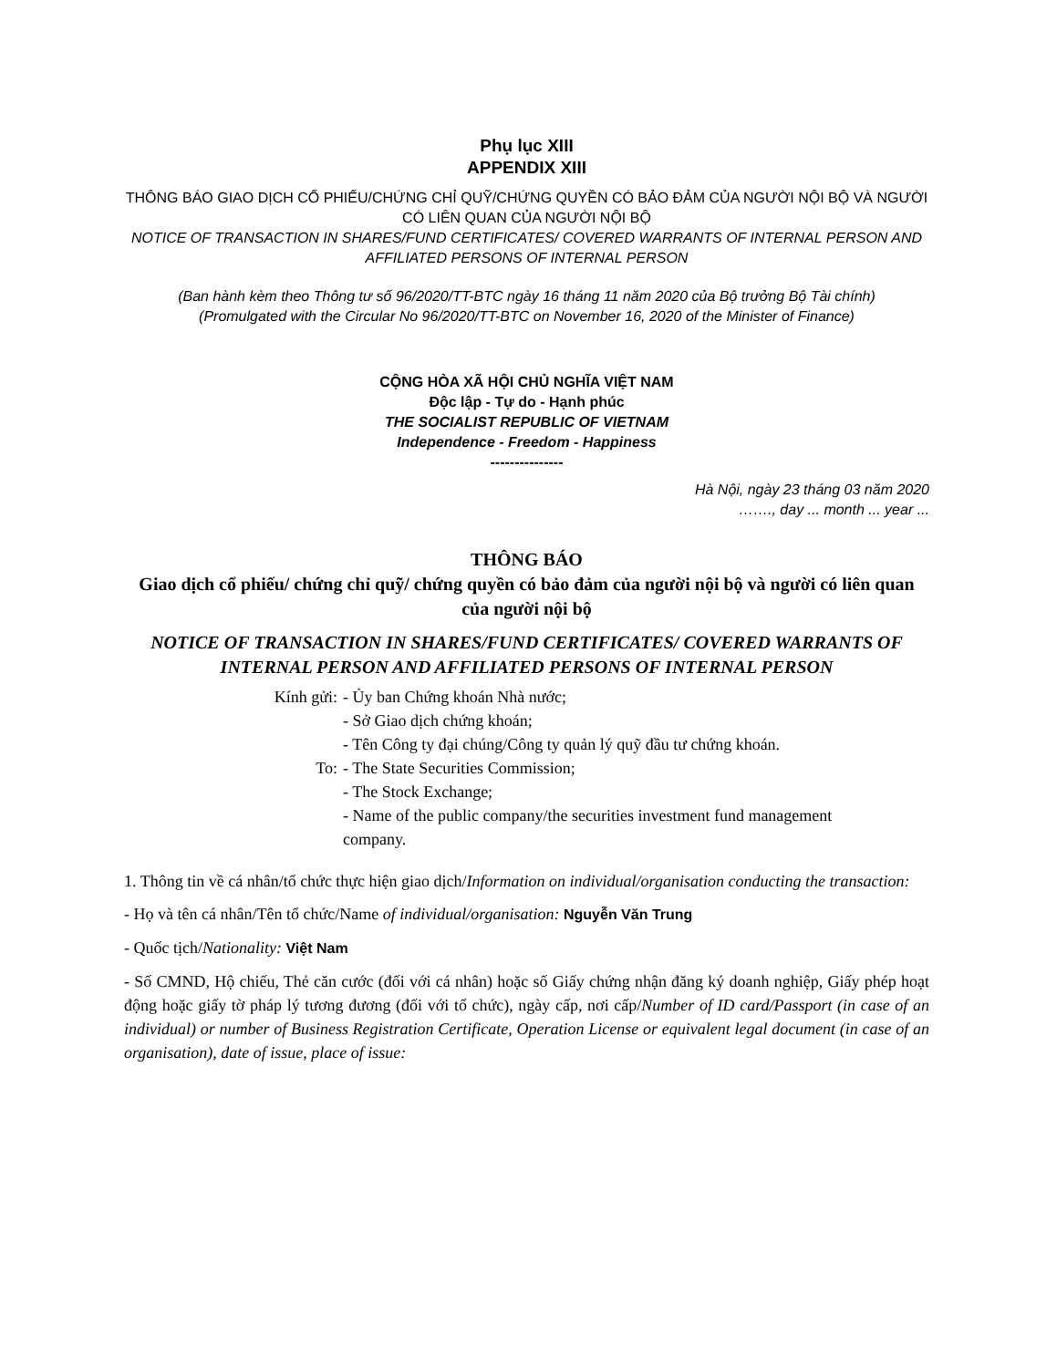Phụ lục XIII
APPENDIX XIII
THÔNG BÁO GIAO DỊCH CỔ PHIẾU/CHỨNG CHỈ QUỸ/CHỨNG QUYỀN CÓ BẢO ĐẢM CỦA NGƯỜI NỘI BỘ VÀ NGƯỜI CÓ LIÊN QUAN CỦA NGƯỜI NỘI BỘ
NOTICE OF TRANSACTION IN SHARES/FUND CERTIFICATES/ COVERED WARRANTS OF INTERNAL PERSON AND AFFILIATED PERSONS OF INTERNAL PERSON
(Ban hành kèm theo Thông tư số 96/2020/TT-BTC ngày 16 tháng 11 năm 2020 của Bộ trưởng Bộ Tài chính)
(Promulgated with the Circular No 96/2020/TT-BTC on November 16, 2020 of the Minister of Finance)
CỘNG HÒA XÃ HỘI CHỦ NGHĨA VIỆT NAM
Độc lập - Tự do - Hạnh phúc
THE SOCIALIST REPUBLIC OF VIETNAM
Independence - Freedom - Happiness
---------------
Hà Nội, ngày 23 tháng 03 năm 2020
……., day ... month ... year ...
THÔNG BÁO
Giao dịch cổ phiếu/ chứng chỉ quỹ/ chứng quyền có bảo đảm của người nội bộ và người có liên quan của người nội bộ
NOTICE OF TRANSACTION IN SHARES/FUND CERTIFICATES/ COVERED WARRANTS OF INTERNAL PERSON AND AFFILIATED PERSONS OF INTERNAL PERSON
Kính gửi:
- Ủy ban Chứng khoán Nhà nước;
- Sở Giao dịch chứng khoán;
- Tên Công ty đại chúng/Công ty quản lý quỹ đầu tư chứng khoán.
To:
- The State Securities Commission;
- The Stock Exchange;
- Name of the public company/the securities investment fund management company.
1. Thông tin về cá nhân/tổ chức thực hiện giao dịch/Information on individual/organisation conducting the transaction:
- Họ và tên cá nhân/Tên tổ chức/Name of individual/organisation: Nguyễn Văn Trung
- Quốc tịch/Nationality: Việt Nam
- Số CMND, Hộ chiếu, Thẻ căn cước (đối với cá nhân) hoặc số Giấy chứng nhận đăng ký doanh nghiệp, Giấy phép hoạt động hoặc giấy tờ pháp lý tương đương (đối với tổ chức), ngày cấp, nơi cấp/Number of ID card/Passport (in case of an individual) or number of Business Registration Certificate, Operation License or equivalent legal document (in case of an organisation), date of issue, place of issue: